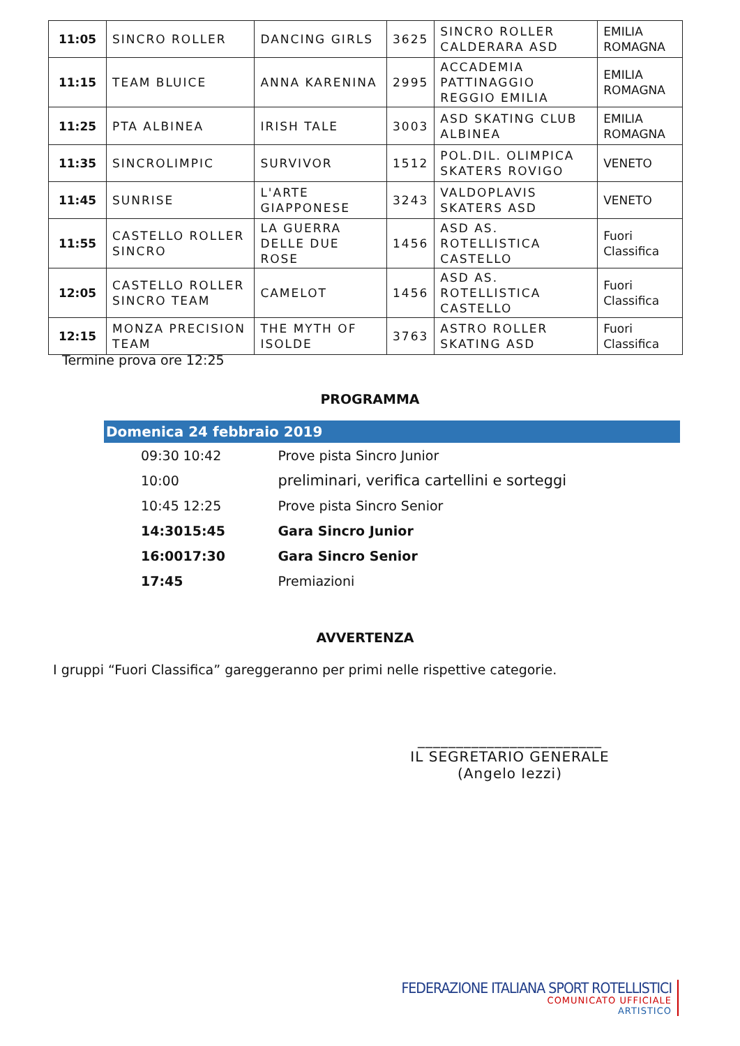| 11:05 | SINCRO ROLLER | DANCING GIRLS | 3625 | SINCRO ROLLER CALDERARA ASD | EMILIA ROMAGNA |
| 11:15 | TEAM BLUICE | ANNA KARENINA | 2995 | ACCADEMIA PATTINAGGIO REGGIO EMILIA | EMILIA ROMAGNA |
| 11:25 | PTA ALBINEA | IRISH TALE | 3003 | ASD SKATING CLUB ALBINEA | EMILIA ROMAGNA |
| 11:35 | SINCROLIMPIC | SURVIVOR | 1512 | POL.DIL. OLIMPICA SKATERS ROVIGO | VENETO |
| 11:45 | SUNRISE | L'ARTE GIAPPONESE | 3243 | VALDOPLAVIS SKATERS ASD | VENETO |
| 11:55 | CASTELLO ROLLER SINCRO | LA GUERRA DELLE DUE ROSE | 1456 | ASD AS. ROTELLISTICA CASTELLO | Fuori Classifica |
| 12:05 | CASTELLO ROLLER SINCRO TEAM | CAMELOT | 1456 | ASD AS. ROTELLISTICA CASTELLO | Fuori Classifica |
| 12:15 | MONZA PRECISION TEAM | THE MYTH OF ISOLDE | 3763 | ASTRO ROLLER SKATING ASD | Fuori Classifica |
Termine prova ore 12:25
PROGRAMMA
Domenica 24 febbraio 2019
| 09:30 | 10:42 | Prove pista Sincro Junior |
| 10:00 | | preliminari, verifica cartellini e sorteggi |
| 10:45 | 12:25 | Prove pista Sincro Senior |
| 14:30 | 15:45 | Gara Sincro Junior |
| 16:00 | 17:30 | Gara Sincro Senior |
| 17:45 | | Premiazioni |
AVVERTENZA
I gruppi “Fuori Classifica” gareggeranno per primi nelle rispettive categorie.
________________________
IL SEGRETARIO GENERALE
(Angelo Iezzi)
FEDERAZIONE ITALIANA SPORT ROTELLISTICI
COMUNICATO UFFICIALE
ARTISTICO